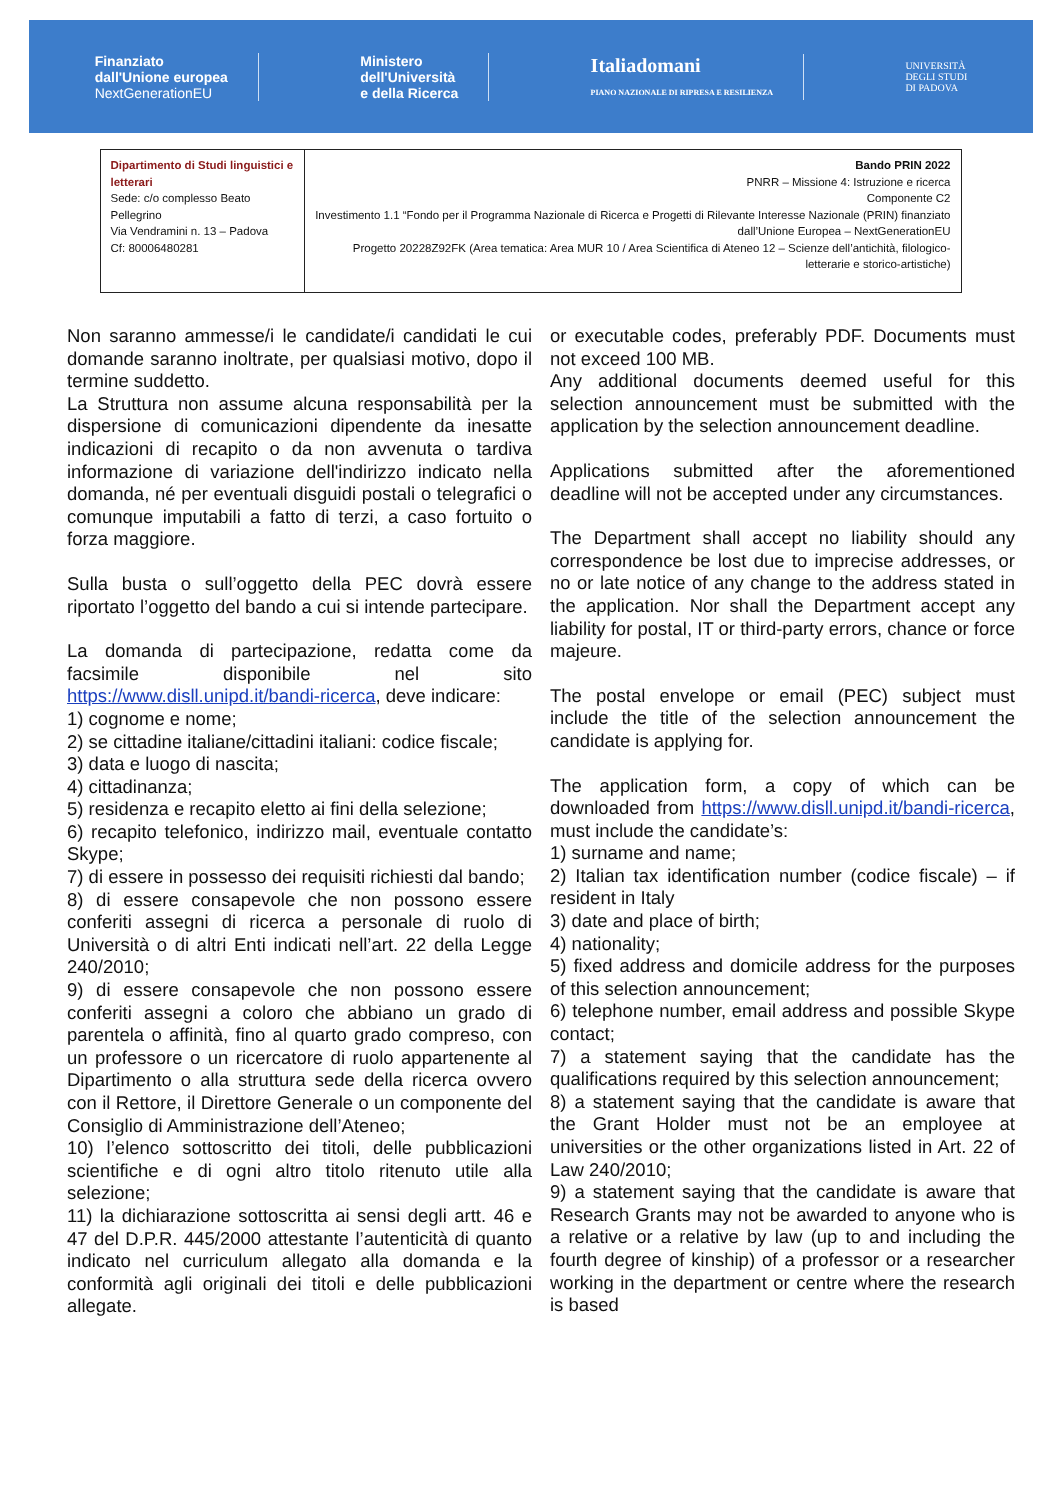Finanziato
dall'Unione europea
NextGenerationEU
Ministero
dell'Università
e della Ricerca
Italiadomani
PIANO NAZIONALE DI RIPRESA E RESILIENZA
UNIVERSITÀ
DEGLI STUDI
DI PADOVA
| Dipartimento di Studi linguistici e letterari Sede: c/o complesso Beato Pellegrino Via Vendramini n. 13 – Padova Cf: 80006480281 | Bando PRIN 2022 PNRR – Missione 4: Istruzione e ricerca Componente C2 Investimento 1.1 “Fondo per il Programma Nazionale di Ricerca e Progetti di Rilevante Interesse Nazionale (PRIN) finanziato dall’Unione Europea – NextGenerationEU Progetto 20228Z92FK (Area tematica: Area MUR 10 / Area Scientifica di Ateneo 12 – Scienze dell’antichità, filologico-letterarie e storico-artistiche) |
Non saranno ammesse/i le candidate/i candidati le cui domande saranno inoltrate, per qualsiasi motivo, dopo il termine suddetto.
La Struttura non assume alcuna responsabilità per la dispersione di comunicazioni dipendente da inesatte indicazioni di recapito o da non avvenuta o tardiva informazione di variazione dell'indirizzo indicato nella domanda, né per eventuali disguidi postali o telegrafici o comunque imputabili a fatto di terzi, a caso fortuito o forza maggiore.
Sulla busta o sull’oggetto della PEC dovrà essere riportato l’oggetto del bando a cui si intende partecipare.
La domanda di partecipazione, redatta come da facsimile disponibile nel sito https://www.disll.unipd.it/bandi-ricerca, deve indicare:
1) cognome e nome;
2) se cittadine italiane/cittadini italiani: codice fiscale;
3) data e luogo di nascita;
4) cittadinanza;
5) residenza e recapito eletto ai fini della selezione;
6) recapito telefonico, indirizzo mail, eventuale contatto Skype;
7) di essere in possesso dei requisiti richiesti dal bando;
8) di essere consapevole che non possono essere conferiti assegni di ricerca a personale di ruolo di Università o di altri Enti indicati nell’art. 22 della Legge 240/2010;
9) di essere consapevole che non possono essere conferiti assegni a coloro che abbiano un grado di parentela o affinità, fino al quarto grado compreso, con un professore o un ricercatore di ruolo appartenente al Dipartimento o alla struttura sede della ricerca ovvero con il Rettore, il Direttore Generale o un componente del Consiglio di Amministrazione dell’Ateneo;
10) l’elenco sottoscritto dei titoli, delle pubblicazioni scientifiche e di ogni altro titolo ritenuto utile alla selezione;
11) la dichiarazione sottoscritta ai sensi degli artt. 46 e 47 del D.P.R. 445/2000 attestante l’autenticità di quanto indicato nel curriculum allegato alla domanda e la conformità agli originali dei titoli e delle pubblicazioni allegate.
or executable codes, preferably PDF. Documents must not exceed 100 MB.
Any additional documents deemed useful for this selection announcement must be submitted with the application by the selection announcement deadline.
Applications submitted after the aforementioned deadline will not be accepted under any circumstances.
The Department shall accept no liability should any correspondence be lost due to imprecise addresses, or no or late notice of any change to the address stated in the application. Nor shall the Department accept any liability for postal, IT or third-party errors, chance or force majeure.
The postal envelope or email (PEC) subject must include the title of the selection announcement the candidate is applying for.
The application form, a copy of which can be downloaded from https://www.disll.unipd.it/bandi-ricerca, must include the candidate’s:
1) surname and name;
2) Italian tax identification number (codice fiscale) – if resident in Italy
3) date and place of birth;
4) nationality;
5) fixed address and domicile address for the purposes of this selection announcement;
6) telephone number, email address and possible Skype contact;
7) a statement saying that the candidate has the qualifications required by this selection announcement;
8) a statement saying that the candidate is aware that the Grant Holder must not be an employee at universities or the other organizations listed in Art. 22 of Law 240/2010;
9) a statement saying that the candidate is aware that Research Grants may not be awarded to anyone who is a relative or a relative by law (up to and including the fourth degree of kinship) of a professor or a researcher working in the department or centre where the research is based